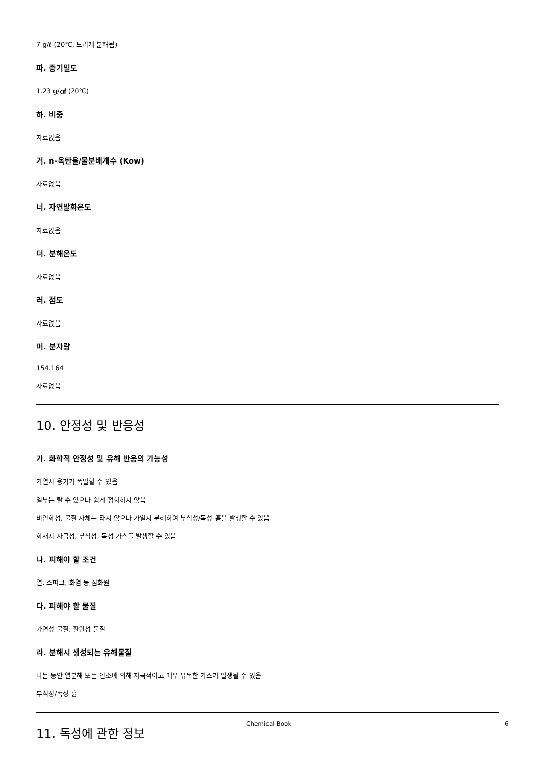7 g/ℓ (20℃, 느리게 분해됨)
파. 증기밀도
1.23 g/㎤ (20℃)
하. 비중
자료없음
거. n-옥탄올/물분배계수 (Kow)
자료없음
너. 자연발화온도
자료없음
더. 분해온도
자료없음
러. 점도
자료없음
머. 분자량
154.164
자료없음
10. 안정성 및 반응성
가. 화학적 안정성 및 유해 반응의 가능성
가열시 용기가 폭발할 수 있음
일부는 탈 수 있으나 쉽게 점화하지 않음
비인화성, 물질 자체는 타지 않으나 가열시 분해하여 부식성/독성 흄을 발생할 수 있음
화재시 자극성, 부식성, 독성 가스를 발생할 수 있음
나. 피해야 할 조건
열, 스파크, 화염 등 점화원
다. 피해야 할 물질
가연성 물질, 환원성 물질
라. 분해시 생성되는 유해물질
타는 동안 열분해 또는 연소에 의해 자극적이고 매우 유독한 가스가 발생될 수 있음
부식성/독성 흄
11. 독성에 관한 정보
Chemical Book 6